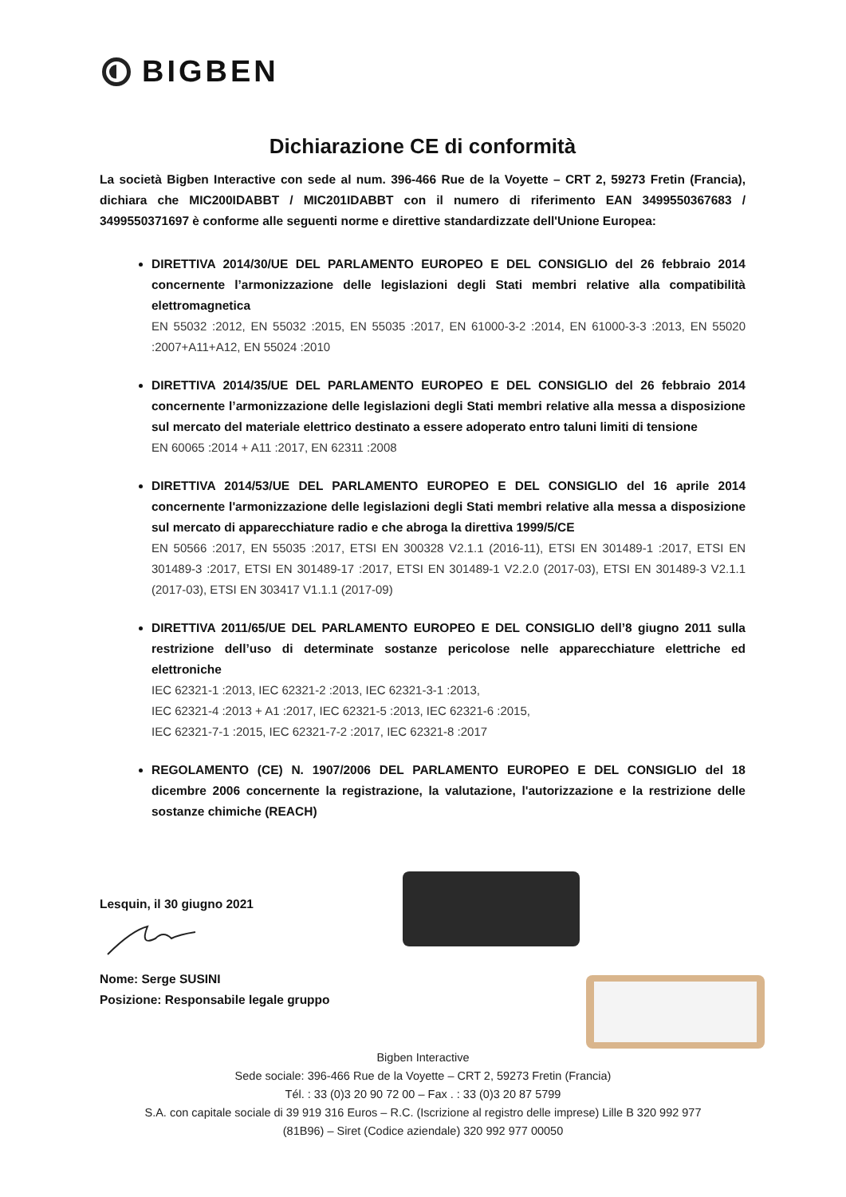BIGBEN
Dichiarazione CE di conformità
La società Bigben Interactive con sede al num. 396-466 Rue de la Voyette – CRT 2, 59273 Fretin (Francia), dichiara che MIC200IDABBT / MIC201IDABBT con il numero di riferimento EAN 3499550367683 / 3499550371697 è conforme alle seguenti norme e direttive standardizzate dell'Unione Europea:
DIRETTIVA 2014/30/UE DEL PARLAMENTO EUROPEO E DEL CONSIGLIO del 26 febbraio 2014 concernente l’armonizzazione delle legislazioni degli Stati membri relative alla compatibilità elettromagnetica
EN 55032 :2012, EN 55032 :2015, EN 55035 :2017, EN 61000-3-2 :2014, EN 61000-3-3 :2013, EN 55020 :2007+A11+A12, EN 55024 :2010
DIRETTIVA 2014/35/UE DEL PARLAMENTO EUROPEO E DEL CONSIGLIO del 26 febbraio 2014 concernente l’armonizzazione delle legislazioni degli Stati membri relative alla messa a disposizione sul mercato del materiale elettrico destinato a essere adoperato entro taluni limiti di tensione
EN 60065 :2014 + A11 :2017, EN 62311 :2008
DIRETTIVA 2014/53/UE DEL PARLAMENTO EUROPEO E DEL CONSIGLIO del 16 aprile 2014 concernente l'armonizzazione delle legislazioni degli Stati membri relative alla messa a disposizione sul mercato di apparecchiature radio e che abroga la direttiva 1999/5/CE
EN 50566 :2017, EN 55035 :2017, ETSI EN 300328 V2.1.1 (2016-11), ETSI EN 301489-1 :2017, ETSI EN 301489-3 :2017, ETSI EN 301489-17 :2017, ETSI EN 301489-1 V2.2.0 (2017-03), ETSI EN 301489-3 V2.1.1 (2017-03), ETSI EN 303417 V1.1.1 (2017-09)
DIRETTIVA 2011/65/UE DEL PARLAMENTO EUROPEO E DEL CONSIGLIO dell’8 giugno 2011 sulla restrizione dell’uso di determinate sostanze pericolose nelle apparecchiature elettriche ed elettroniche
IEC 62321-1 :2013, IEC 62321-2 :2013, IEC 62321-3-1 :2013,
IEC 62321-4 :2013 + A1 :2017, IEC 62321-5 :2013, IEC 62321-6 :2015,
IEC 62321-7-1 :2015, IEC 62321-7-2 :2017, IEC 62321-8 :2017
REGOLAMENTO (CE) N. 1907/2006 DEL PARLAMENTO EUROPEO E DEL CONSIGLIO del 18 dicembre 2006 concernente la registrazione, la valutazione, l'autorizzazione e la restrizione delle sostanze chimiche (REACH)
Lesquin, il 30 giugno 2021
Nome: Serge SUSINI
Posizione: Responsabile legale gruppo
Bigben Interactive
Sede sociale: 396-466 Rue de la Voyette – CRT 2, 59273 Fretin (Francia)
Tél. : 33 (0)3 20 90 72 00 – Fax . : 33 (0)3 20 87 5799
S.A. con capitale sociale di 39 919 316 Euros – R.C. (Iscrizione al registro delle imprese) Lille B 320 992 977
(81B96) – Siret (Codice aziendale) 320 992 977 00050